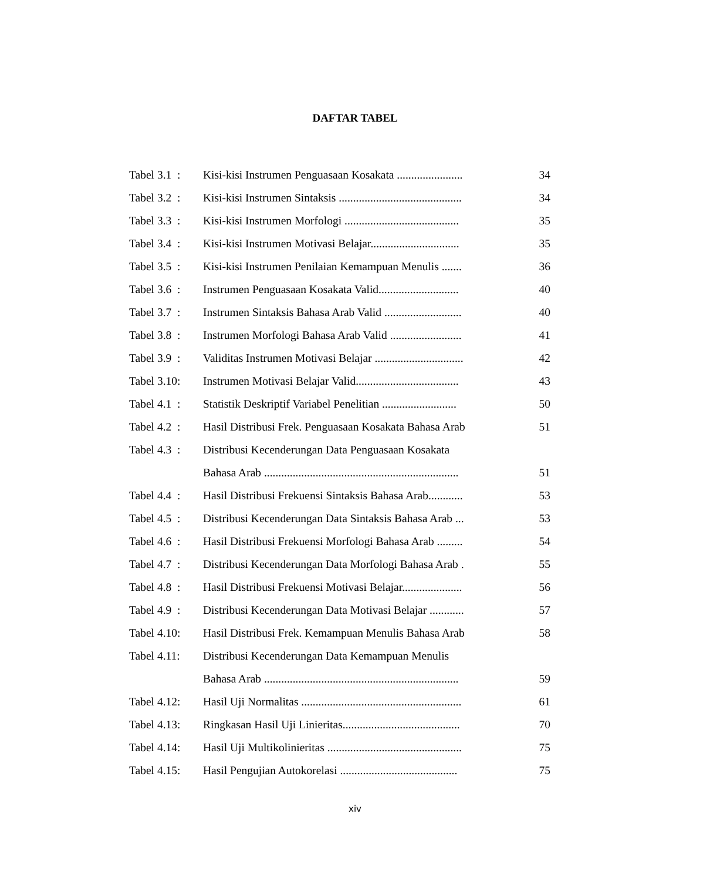DAFTAR TABEL
| Tabel 3.1 : | Kisi-kisi Instrumen Penguasaan Kosakata ....................... | 34 |
| Tabel 3.2 : | Kisi-kisi Instrumen Sintaksis ........................................... | 34 |
| Tabel 3.3 : | Kisi-kisi Instrumen Morfologi ........................................ | 35 |
| Tabel 3.4 : | Kisi-kisi Instrumen Motivasi Belajar............................... | 35 |
| Tabel 3.5 : | Kisi-kisi Instrumen Penilaian Kemampuan Menulis ....... | 36 |
| Tabel 3.6 : | Instrumen Penguasaan Kosakata Valid............................ | 40 |
| Tabel 3.7 : | Instrumen Sintaksis Bahasa Arab Valid ........................... | 40 |
| Tabel 3.8 : | Instrumen Morfologi Bahasa Arab Valid ......................... | 41 |
| Tabel 3.9 : | Validitas Instrumen Motivasi Belajar ............................... | 42 |
| Tabel 3.10: | Instrumen Motivasi Belajar Valid.................................... | 43 |
| Tabel 4.1 : | Statistik Deskriptif Variabel Penelitian .......................... | 50 |
| Tabel 4.2 : | Hasil Distribusi Frek. Penguasaan Kosakata Bahasa Arab | 51 |
| Tabel 4.3 : | Distribusi Kecenderungan Data Penguasaan Kosakata | |
| | Bahasa Arab .................................................................... | 51 |
| Tabel 4.4 : | Hasil Distribusi Frekuensi Sintaksis Bahasa Arab............ | 53 |
| Tabel 4.5 : | Distribusi Kecenderungan Data Sintaksis Bahasa Arab ... | 53 |
| Tabel 4.6 : | Hasil Distribusi Frekuensi Morfologi Bahasa Arab ......... | 54 |
| Tabel 4.7 : | Distribusi Kecenderungan Data Morfologi Bahasa Arab . | 55 |
| Tabel 4.8 : | Hasil Distribusi Frekuensi Motivasi Belajar..................... | 56 |
| Tabel 4.9 : | Distribusi Kecenderungan Data Motivasi Belajar ............ | 57 |
| Tabel 4.10: | Hasil Distribusi Frek. Kemampuan Menulis Bahasa Arab | 58 |
| Tabel 4.11: | Distribusi Kecenderungan Data Kemampuan Menulis | |
| | Bahasa Arab .................................................................... | 59 |
| Tabel 4.12: | Hasil Uji Normalitas ........................................................ | 61 |
| Tabel 4.13: | Ringkasan Hasil Uji Linieritas......................................... | 70 |
| Tabel 4.14: | Hasil Uji Multikolinieritas ............................................... | 75 |
| Tabel 4.15: | Hasil Pengujian Autokorelasi ......................................... | 75 |
xiv